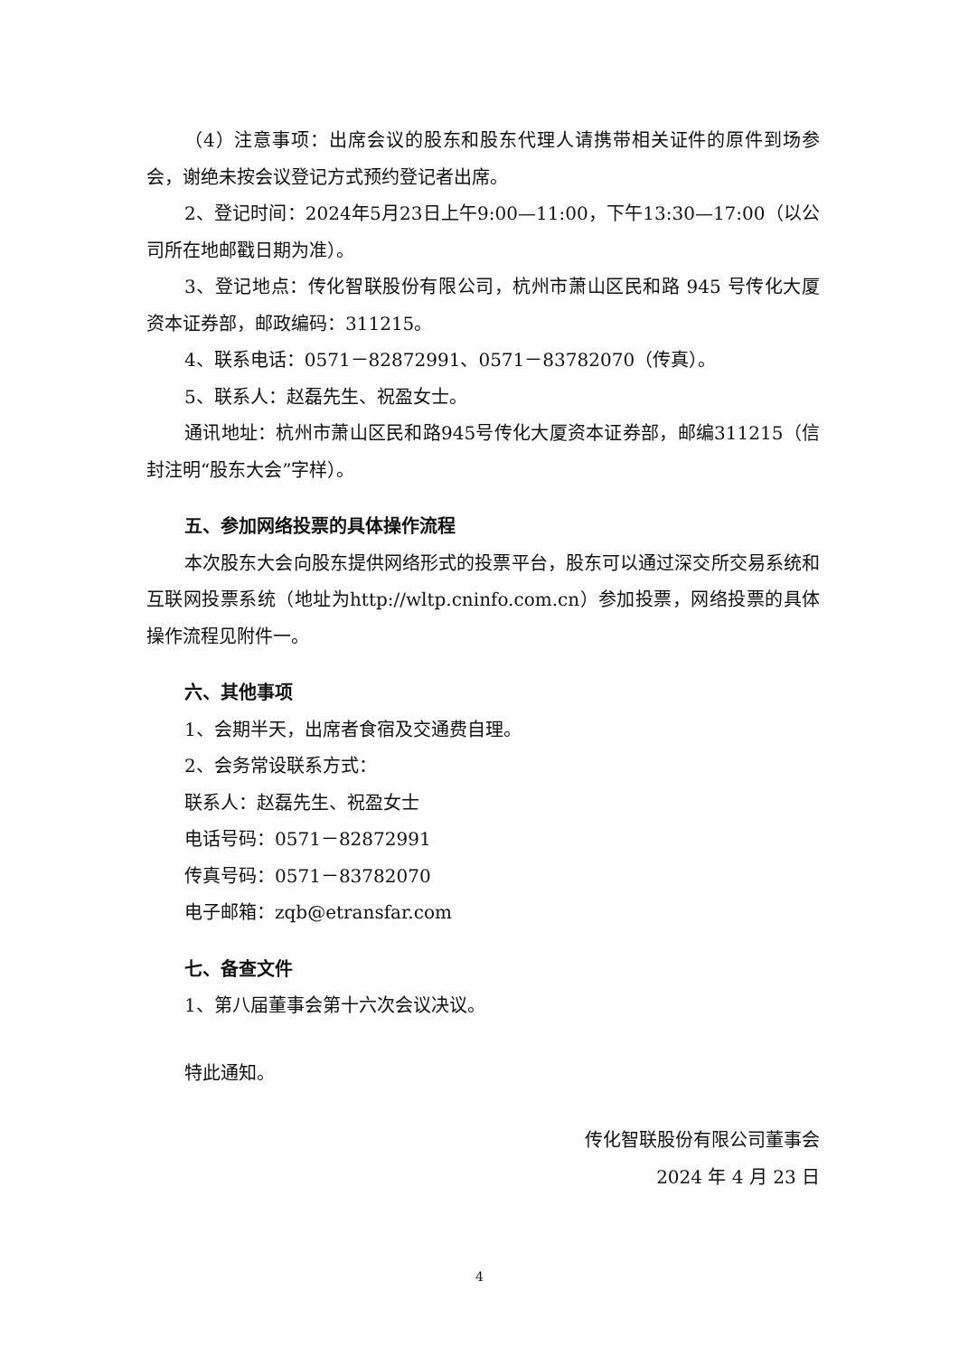（4）注意事项：出席会议的股东和股东代理人请携带相关证件的原件到场参会，谢绝未按会议登记方式预约登记者出席。
2、登记时间：2024年5月23日上午9:00—11:00，下午13:30—17:00（以公司所在地邮戳日期为准）。
3、登记地点：传化智联股份有限公司，杭州市萧山区民和路 945 号传化大厦资本证券部，邮政编码：311215。
4、联系电话：0571－82872991、0571－83782070（传真）。
5、联系人：赵磊先生、祝盈女士。
通讯地址：杭州市萧山区民和路945号传化大厦资本证券部，邮编311215（信封注明“股东大会”字样）。
五、参加网络投票的具体操作流程
本次股东大会向股东提供网络形式的投票平台，股东可以通过深交所交易系统和互联网投票系统（地址为http://wltp.cninfo.com.cn）参加投票，网络投票的具体操作流程见附件一。
六、其他事项
1、会期半天，出席者食宿及交通费自理。
2、会务常设联系方式：
联系人：赵磊先生、祝盈女士
电话号码：0571－82872991
传真号码：0571－83782070
电子邮箱：zqb@etransfar.com
七、备查文件
1、第八届董事会第十六次会议决议。
特此通知。
传化智联股份有限公司董事会
2024 年 4 月 23 日
4